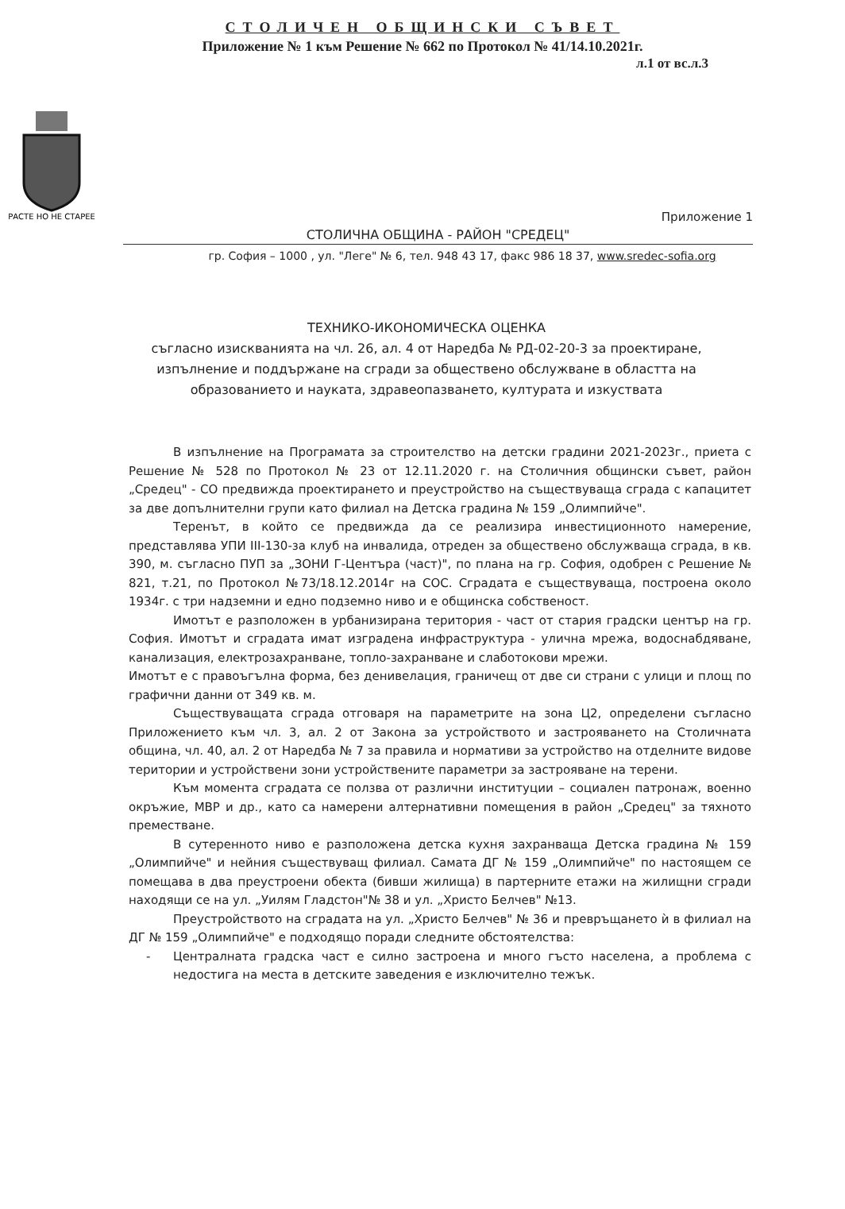СТОЛИЧЕН ОБЩИНСКИ СЪВЕТ
Приложение № 1 към Решение № 662 по Протокол № 41/14.10.2021г.
л.1 от вс.л.3
РАСТЕ НО НЕ СТАРЕЕ
Приложение 1
СТОЛИЧНА ОБЩИНА - РАЙОН "СРЕДЕЦ"
гр. София – 1000 , ул. "Леге" № 6, тел. 948 43 17, факс 986 18 37, www.sredec-sofia.org
ТЕХНИКО-ИКОНОМИЧЕСКА ОЦЕНКА
съгласно изискванията на чл. 26, ал. 4 от Наредба № РД-02-20-3 за проектиране, изпълнение и поддържане на сгради за обществено обслужване в областта на образованието и науката, здравеопазването, културата и изкуствата
В изпълнение на Програмата за строителство на детски градини 2021-2023г., приета с Решение № 528 по Протокол № 23 от 12.11.2020 г. на Столичния общински съвет, район „Средец" - СО предвижда проектирането и преустройство на съществуваща сграда с капацитет за две допълнителни групи като филиал на Детска градина № 159 „Олимпийче".
Теренът, в който се предвижда да се реализира инвестиционното намерение, представлява УПИ III-130-за клуб на инвалида, отреден за обществено обслужваща сграда, в кв. 390, м. съгласно ПУП за „ЗОНИ Г-Центъра (част)", по плана на гр. София, одобрен с Решение № 821, т.21, по Протокол №73/18.12.2014г на СОС. Сградата е съществуваща, построена около 1934г. с три надземни и едно подземно ниво и е общинска собственост.
Имотът е разположен в урбанизирана територия - част от стария градски център на гр. София. Имотът и сградата имат изградена инфраструктура - улична мрежа, водоснабдяване, канализация, електрозахранване, топло-захранване и слаботокови мрежи.
Имотът е с правоъгълна форма, без денивелация, граничещ от две си страни с улици и площ по графични данни от 349 кв. м.
Съществуващата сграда отговаря на параметрите на зона Ц2, определени съгласно Приложението към чл. 3, ал. 2 от Закона за устройството и застрояването на Столичната община, чл. 40, ал. 2 от Наредба № 7 за правила и нормативи за устройство на отделните видове територии и устройствени зони устройствените параметри за застрояване на терени.
Към момента сградата се ползва от различни институции – социален патронаж, военно окръжие, МВР и др., като са намерени алтернативни помещения в район „Средец" за тяхното преместване.
В сутеренното ниво е разположена детска кухня захранваща Детска градина № 159 „Олимпийче" и нейния съществуващ филиал. Самата ДГ № 159 „Олимпийче" по настоящем се помещава в два преустроени обекта (бивши жилища) в партерните етажи на жилищни сгради находящи се на ул. „Уилям Гладстон"№ 38 и ул. „Христо Белчев" №13.
Преустройството на сградата на ул. „Христо Белчев" № 36 и превръщането ѝ в филиал на ДГ № 159 „Олимпийче" е подходящо поради следните обстоятелства:
- Централната градска част е силно застроена и много гъсто населена, а проблема с недостига на места в детските заведения е изключително тежък.